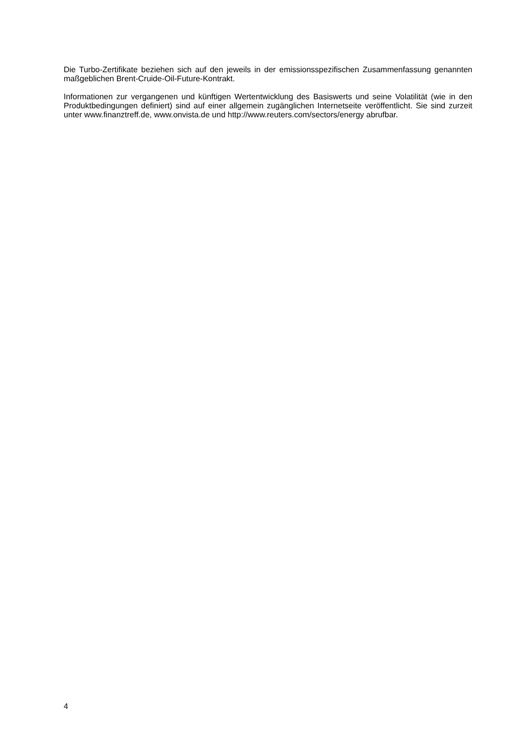Die Turbo-Zertifikate beziehen sich auf den jeweils in der emissionsspezifischen Zusammenfassung genannten maßgeblichen Brent-Cruide-Oil-Future-Kontrakt.
Informationen zur vergangenen und künftigen Wertentwicklung des Basiswerts und seine Volatilität (wie in den Produktbedingungen definiert) sind auf einer allgemein zugänglichen Internetseite veröffentlicht. Sie sind zurzeit unter www.finanztreff.de, www.onvista.de und http://www.reuters.com/sectors/energy abrufbar.
4